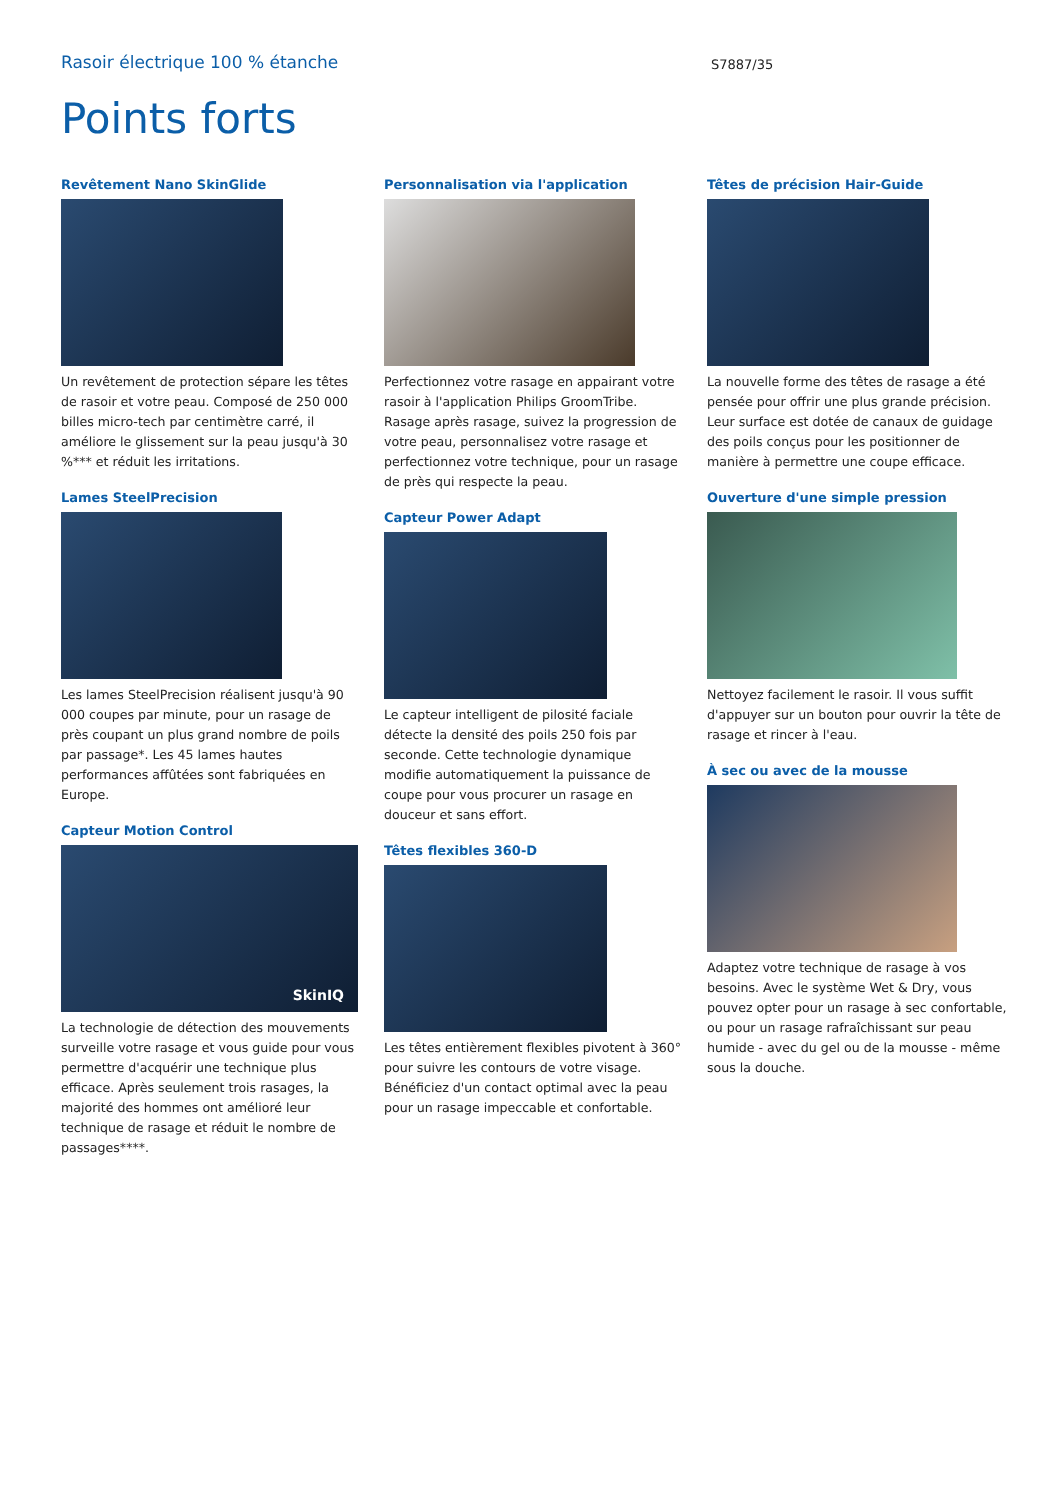Rasoir électrique 100 % étanche
S7887/35
Points forts
Revêtement Nano SkinGlide
Un revêtement de protection sépare les têtes de rasoir et votre peau. Composé de 250 000 billes micro-tech par centimètre carré, il améliore le glissement sur la peau jusqu'à 30 %*** et réduit les irritations.
Lames SteelPrecision
Les lames SteelPrecision réalisent jusqu'à 90 000 coupes par minute, pour un rasage de près coupant un plus grand nombre de poils par passage*. Les 45 lames hautes performances affûtées sont fabriquées en Europe.
Capteur Motion Control
SkinIQ
La technologie de détection des mouvements surveille votre rasage et vous guide pour vous permettre d'acquérir une technique plus efficace. Après seulement trois rasages, la majorité des hommes ont amélioré leur technique de rasage et réduit le nombre de passages****.
Personnalisation via l'application
Perfectionnez votre rasage en appairant votre rasoir à l'application Philips GroomTribe. Rasage après rasage, suivez la progression de votre peau, personnalisez votre rasage et perfectionnez votre technique, pour un rasage de près qui respecte la peau.
Capteur Power Adapt
Le capteur intelligent de pilosité faciale détecte la densité des poils 250 fois par seconde. Cette technologie dynamique
modifie automatiquement la puissance de coupe pour vous procurer un rasage en douceur et sans effort.
Têtes flexibles 360-D
Les têtes entièrement flexibles pivotent à 360° pour suivre les contours de votre visage. Bénéficiez d'un contact optimal avec la peau pour un rasage impeccable et confortable.
Têtes de précision Hair-Guide
La nouvelle forme des têtes de rasage a été pensée pour offrir une plus grande précision. Leur surface est dotée de canaux de guidage des poils conçus pour les positionner de manière à permettre une coupe efficace.
Ouverture d'une simple pression
Nettoyez facilement le rasoir. Il vous suffit d'appuyer sur un bouton pour ouvrir la tête de rasage et rincer à l'eau.
À sec ou avec de la mousse
Adaptez votre technique de rasage à vos besoins. Avec le système Wet & Dry, vous pouvez opter pour un rasage à sec confortable, ou pour un rasage rafraîchissant sur peau humide - avec du gel ou de la mousse - même sous la douche.